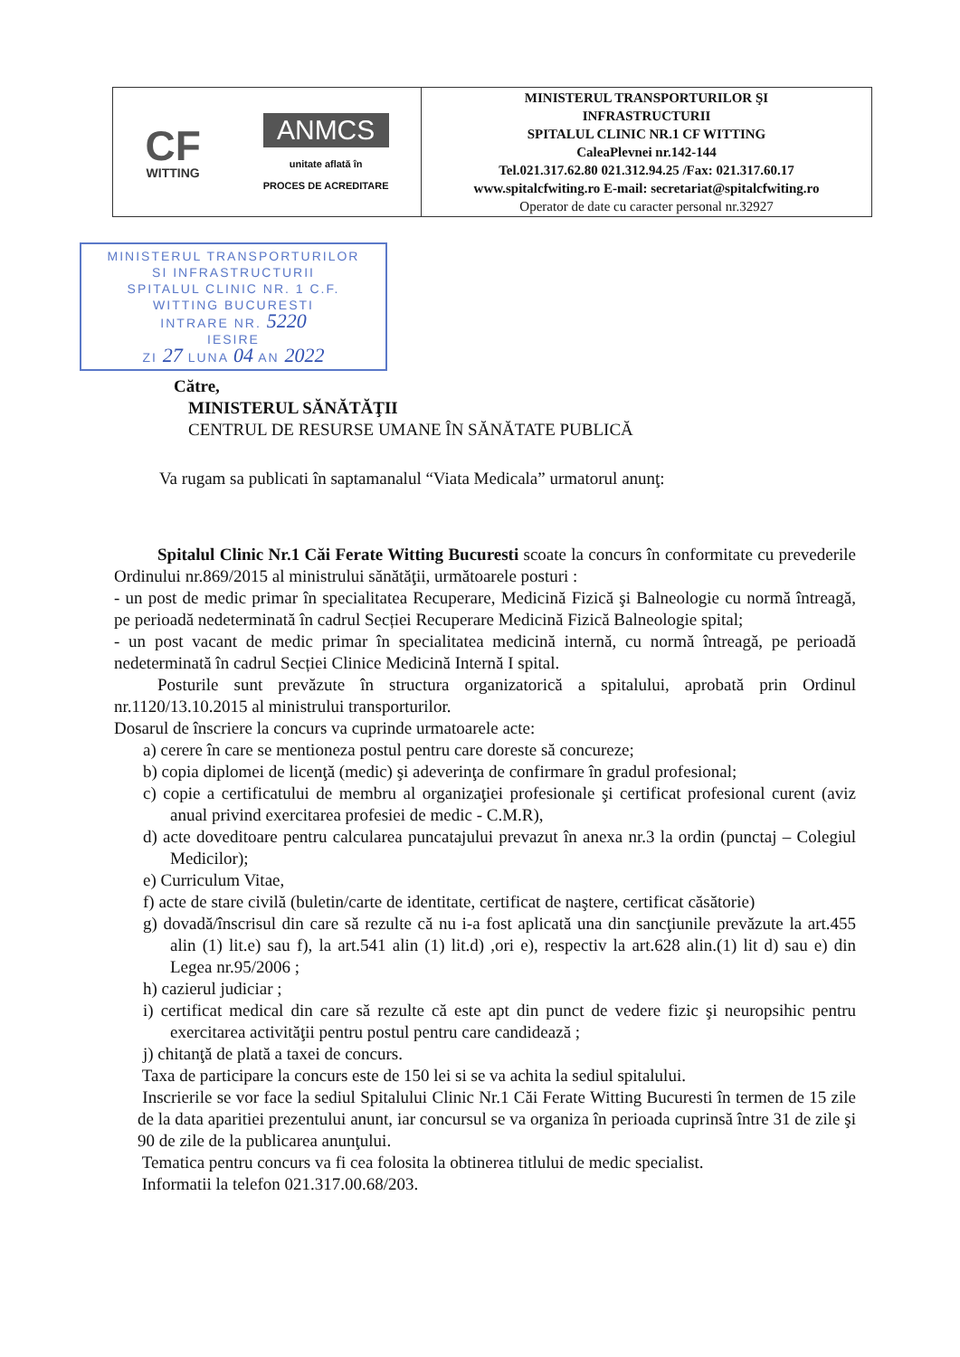| CF WITTING ANMCS unitate aflată în PROCES DE ACREDITARE | MINISTERUL TRANSPORTURILOR ŞI INFRASTRUCTURII SPITALUL CLINIC NR.1 CF WITTING CaleaPlevnei nr.142-144 Tel.021.317.62.80 021.312.94.25 /Fax: 021.317.60.17 www.spitalcfwiting.ro E-mail: secretariat@spitalcfwiting.ro Operator de date cu caracter personal nr.32927 |
MINISTERUL TRANSPORTURILOR
SI INFRASTRUCTURII
SPITALUL CLINIC NR. 1 C.F.
WITTING BUCURESTI
INTRARE NR. 5220
IESIRE
ZI 27 LUNA 04 AN 2022
Către,
MINISTERUL SĂNĂTĂŢII
CENTRUL DE RESURSE UMANE ÎN SĂNĂTATE PUBLICĂ
Va rugam sa publicati în saptamanalul “Viata Medicala” urmatorul anunţ:
Spitalul Clinic Nr.1 Căi Ferate Witting Bucuresti scoate la concurs în conformitate cu prevederile Ordinului nr.869/2015 al ministrului sănătăţii, următoarele posturi :
- un post de medic primar în specialitatea Recuperare, Medicină Fizică şi Balneologie cu normă întreagă, pe perioadă nedeterminată în cadrul Secției Recuperare Medicină Fizică Balneologie spital;
- un post vacant de medic primar în specialitatea medicină internă, cu normă întreagă, pe perioadă nedeterminată în cadrul Secției Clinice Medicină Internă I spital.
Posturile sunt prevăzute în structura organizatorică a spitalului, aprobată prin Ordinul nr.1120/13.10.2015 al ministrului transporturilor.
Dosarul de înscriere la concurs va cuprinde urmatoarele acte:
a) cerere în care se mentioneza postul pentru care doreste să concureze;
b) copia diplomei de licenţă (medic) şi adeverinţa de confirmare în gradul profesional;
c) copie a certificatului de membru al organizaţiei profesionale şi certificat profesional curent (aviz anual privind exercitarea profesiei de medic - C.M.R),
d) acte doveditoare pentru calcularea puncatajului prevazut în anexa nr.3 la ordin (punctaj – Colegiul Medicilor);
e) Curriculum Vitae,
f) acte de stare civilă (buletin/carte de identitate, certificat de naştere, certificat căsătorie)
g) dovadă/înscrisul din care să rezulte că nu i-a fost aplicată una din sancţiunile prevăzute la art.455 alin (1) lit.e) sau f), la art.541 alin (1) lit.d) ,ori e), respectiv la art.628 alin.(1) lit d) sau e) din Legea nr.95/2006 ;
h) cazierul judiciar ;
i) certificat medical din care să rezulte că este apt din punct de vedere fizic şi neuropsihic pentru exercitarea activităţii pentru postul pentru care candidează ;
j) chitanţă de plată a taxei de concurs.
Taxa de participare la concurs este de 150 lei si se va achita la sediul spitalului.
Inscrierile se vor face la sediul Spitalului Clinic Nr.1 Căi Ferate Witting Bucuresti în termen de 15 zile de la data aparitiei prezentului anunt, iar concursul se va organiza în perioada cuprinsă între 31 de zile şi 90 de zile de la publicarea anunţului.
Tematica pentru concurs va fi cea folosita la obtinerea titlului de medic specialist.
Informatii la telefon 021.317.00.68/203.